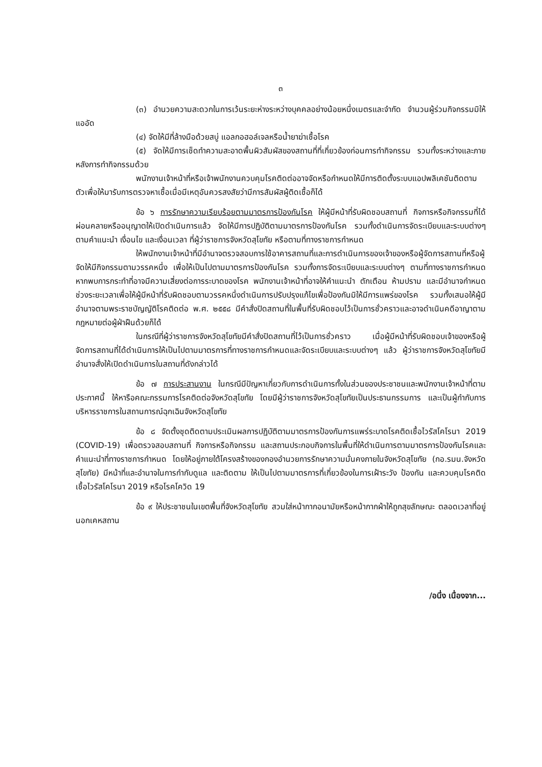๓
(๓) อำนวยความสะดวกในการเว้นระยะห่างระหว่างบุคคลอย่างน้อยหนึ่งเมตรและจำกัด จำนวนผู้ร่วมกิจกรรมมิให้แออัด
(๔) จัดให้มีที่ล้างมือด้วยสบู่ แอลกอฮอล์เจลหรือน้ำยาฆ่าเชื้อโรค
(๕) จัดให้มีการเช็ดทำความสะอาดพื้นผิวสัมผัสของสถานที่ที่เกี่ยวข้องก่อนการทำกิจกรรม รวมทั้งระหว่างและภายหลังการทำกิจกรรมด้วย
พนักงานเจ้าหน้าที่หรือเจ้าพนักงานควบคุมโรคติดต่ออาจจัดหรือกำหนดให้มีการติดตั้งระบบแอปพลิเคชันติดตามตัวเพื่อให้มารับการตรวจหาเชื้อเมื่อมีเหตุอันควรสงสัยว่ามีการสัมผัสผู้ติดเชื้อก็ได้
ข้อ ๖ การรักษาความเรียบร้อยตามมาตรการป้องกันโรค ให้ผู้มีหน้าที่รับผิดชอบสถานที่ กิจการหรือกิจกรรมที่ได้ผ่อนคลายหรืออนุญาตให้เปิดดำเนินการแล้ว จัดให้มีการปฏิบัติตามมาตรการป้องกันโรค รวมทั้งดำเนินการจัดระเบียบและระบบต่างๆ ตามคำแนะนำ เงื่อนไข และเงื่อนเวลา ที่ผู้ว่าราชการจังหวัดสุโขทัย หรือตามที่ทางราชการกำหนด
ให้พนักงานเจ้าหน้าที่มีอำนาจตรวจสอบการใช้อาคารสถานที่และการดำเนินการของเจ้าของหรือผู้จัดการสถานที่หรือผู้จัดให้มีกิจกรรมตามวรรคหนึ่ง เพื่อให้เป็นไปตามมาตรการป้องกันโรค รวมทั้งการจัดระเบียบและระบบต่างๆ ตามที่ทางราชการกำหนด หากพบการกระทำที่อาจมีความเสี่ยงต่อการระบาดของโรค พนักงานเจ้าหน้าที่อาจให้คำแนะนำ ตักเตือน ห้ามปราม และมีอำนาจกำหนดช่วงระยะเวลาเพื่อให้ผู้มีหน้าที่รับผิดชอบตามวรรคหนึ่งดำเนินการปรับปรุงแก้ไขเพื่อป้องกันมิให้มีการแพร่ของโรค รวมทั้งเสนอให้ผู้มีอำนาจตามพระราชบัญญัติโรคติดต่อ พ.ศ. ๒๕๕๘ มีคำสั่งปิดสถานที่ในพื้นที่รับผิดชอบไว้เป็นการชั่วคราวและอาจดำเนินคดีอาญาตามกฎหมายต่อผู้ฝ่าฝืนด้วยก็ได้
ในกรณีที่ผู้ว่าราชการจังหวัดสุโขทัยมีคำสั่งปิดสถานที่ไว้เป็นการชั่วคราว เมื่อผู้มีหน้าที่รับผิดชอบเจ้าของหรือผู้จัดการสถานที่ได้ดำเนินการให้เป็นไปตามมาตรการที่ทางราชการกำหนดและจัดระเบียบและระบบต่างๆ แล้ว ผู้ว่าราชการจังหวัดสุโขทัยมีอำนาจสั่งให้เปิดดำเนินการในสถานที่ดังกล่าวได้
ข้อ ๗ การประสานงาน ในกรณีมีปัญหาเกี่ยวกับการดำเนินการทั้งในส่วนของประชาชนและพนักงานเจ้าหน้าที่ตามประกาศนี้ ให้หารือคณะกรรมการโรคติดต่อจังหวัดสุโขทัย โดยมีผู้ว่าราชการจังหวัดสุโขทัยเป็นประธานกรรมการ และเป็นผู้กำกับการบริหารราชการในสถานการณ์ฉุกเฉินจังหวัดสุโขทัย
ข้อ ๘ จัดตั้งชุดติดตามประเมินผลการปฏิบัติตามมาตรการป้องกันการแพร่ระบาดโรคติดเชื้อไวรัสโคโรนา 2019 (COVID-19) เพื่อตรวจสอบสถานที่ กิจการหรือกิจกรรม และสถานประกอบกิจการในพื้นที่ให้ดำเนินการตามมาตรการป้องกันโรคและคำแนะนำที่ทางราชการกำหนด โดยให้อยู่ภายใต้โครงสร้างของกองอำนวยการรักษาความมั่นคงภายในจังหวัดสุโขทัย (กอ.รมน.จังหวัดสุโขทัย) มีหน้าที่และอำนาจในการกำกับดูแล และติดตาม ให้เป็นไปตามมาตรการที่เกี่ยวข้องในการเฝ้าระวัง ป้องกัน และควบคุมโรคติดเชื้อไวรัสโคโรนา 2019 หรือโรคโควิด 19
ข้อ ๙ ให้ประชาชนในเขตพื้นที่จังหวัดสุโขทัย สวมใส่หน้ากากอนามัยหรือหน้ากากผ้าให้ถูกสุขลักษณะ ตลอดเวลาที่อยู่นอกเคหสถาน
/อนึ่ง เนื่องจาก...